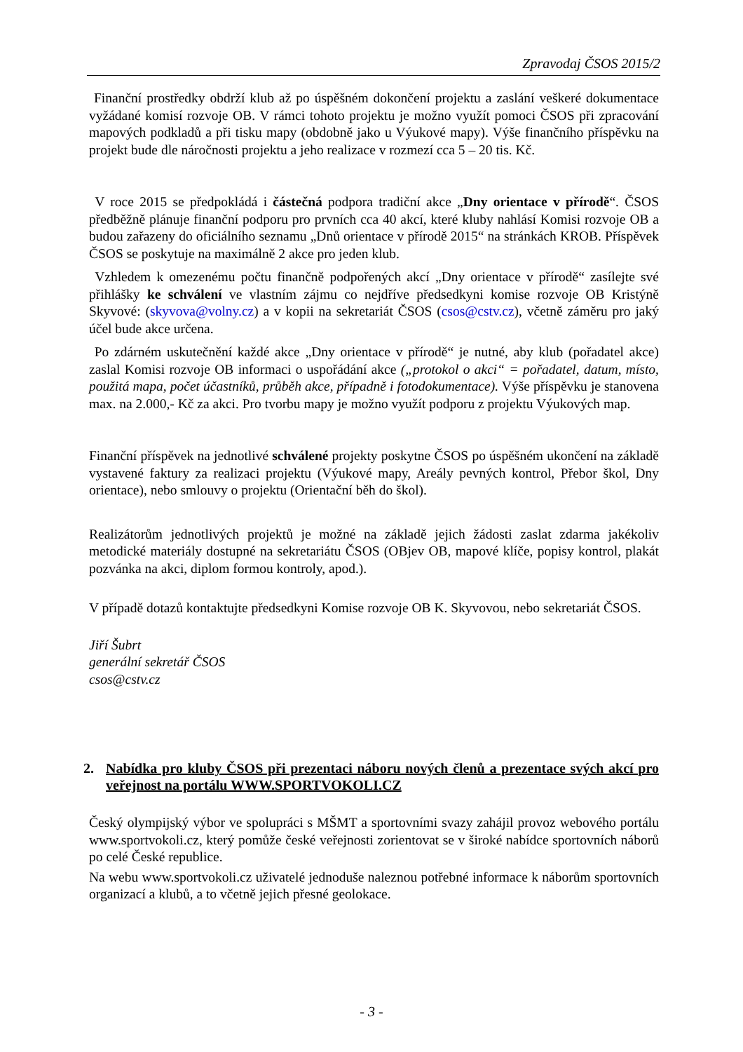Zpravodaj ČSOS 2015/2
Finanční prostředky obdrží klub až po úspěšném dokončení projektu a zaslání veškeré dokumentace vyžádané komisí rozvoje OB. V rámci tohoto projektu je možno využít pomoci ČSOS při zpracování mapových podkladů a při tisku mapy (obdobně jako u Výukové mapy). Výše finančního příspěvku na projekt bude dle náročnosti projektu a jeho realizace v rozmezí cca 5 – 20 tis. Kč.
V roce 2015 se předpokládá i částečná podpora tradiční akce „Dny orientace v přírodě“. ČSOS předběžně plánuje finanční podporu pro prvních cca 40 akcí, které kluby nahlásí Komisi rozvoje OB a budou zařazeny do oficiálního seznamu „Dnů orientace v přírodě 2015“ na stránkách KROB. Příspěvek ČSOS se poskytuje na maximálně 2 akce pro jeden klub.
Vzhledem k omezenému počtu finančně podpořených akcí „Dny orientace v přírodě“ zasílejte své přihlášky ke schválení ve vlastním zájmu co nejdříve předsedkyni komise rozvoje OB Kristýně Skyvové: (skyvova@volny.cz) a v kopii na sekretariát ČSOS (csos@cstv.cz), včetně záměru pro jaký účel bude akce určena.
Po zdárném uskutečnění každé akce „Dny orientace v přírodě“ je nutné, aby klub (pořadatel akce) zaslal Komisi rozvoje OB informaci o uspořádání akce („protokol o akci“ = pořadatel, datum, místo, použitá mapa, počet účastníků, průběh akce, případně i fotodokumentace). Výše příspěvku je stanovena max. na 2.000,- Kč za akci. Pro tvorbu mapy je možno využít podporu z projektu Výukových map.
Finanční příspěvek na jednotlivé schválené projekty poskytne ČSOS po úspěšném ukončení na základě vystavené faktury za realizaci projektu (Výukové mapy, Areály pevných kontrol, Přebor škol, Dny orientace), nebo smlouvy o projektu (Orientační běh do škol).
Realizátorům jednotlivých projektů je možné na základě jejich žádosti zaslat zdarma jakékoliv metodické materiály dostupné na sekretariátu ČSOS (OBjev OB, mapové klíče, popisy kontrol, plakát pozvánka na akci, diplom formou kontroly, apod.).
V případě dotazů kontaktujte předsedkyni Komise rozvoje OB K. Skyvovou, nebo sekretariát ČSOS.
Jiří Šubrt
generální sekretář ČSOS
csos@cstv.cz
2. Nabídka pro kluby ČSOS při prezentaci náboru nových členů a prezentace svých akcí pro veřejnost na portálu WWW.SPORTVOKOLI.CZ
Český olympijský výbor ve spolupráci s MŠMT a sportovními svazy zahájil provoz webového portálu www.sportvokoli.cz, který pomůže české veřejnosti zorientovat se v široké nabídce sportovních náborů po celé České republice.
Na webu www.sportvokoli.cz uživatelé jednoduše naleznou potřebné informace k náborům sportovních organizací a klubů, a to včetně jejich přesné geolokace.
- 3 -